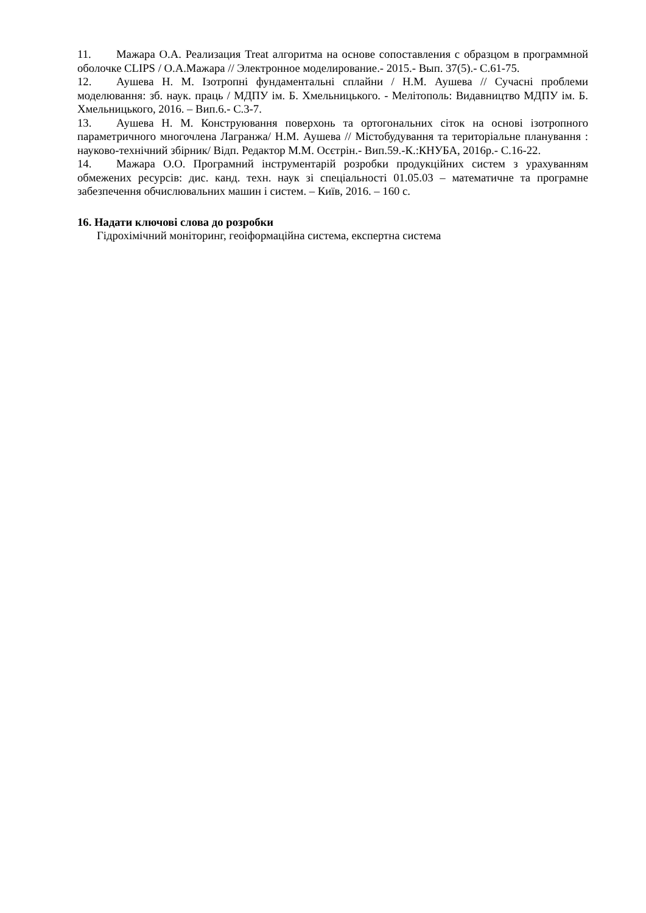11. Мажара О.А. Реализация Treat алгоритма на основе сопоставления с образцом в программной оболочке CLIPS / О.А.Мажара // Электронное моделирование.- 2015.- Вып. 37(5).- С.61-75.
12. Аушева Н. М. Ізотропні фундаментальні сплайни / Н.М. Аушева // Сучасні проблеми моделювання: зб. наук. праць / МДПУ ім. Б. Хмельницького. - Мелітополь: Видавництво МДПУ ім. Б. Хмельницького, 2016. – Вип.6.- С.3-7.
13. Аушева Н. М. Конструювання поверхонь та ортогональних сіток на основі ізотропного параметричного многочлена Лагранжа/ Н.М. Аушева // Містобудування та територіальне планування : науково-технічний збірник/ Відп. Редактор М.М. Осєтрін.- Вип.59.-К.:КНУБА, 2016р.- С.16-22.
14. Мажара О.О. Програмний інструментарій розробки продукційних систем з урахуванням обмежених ресурсів: дис. канд. техн. наук зі спеціальності 01.05.03 – математичне та програмне забезпечення обчислювальних машин і систем. – Київ, 2016. – 160 с.
16. Надати ключові слова до розробки
Гідрохімічний моніторинг, геоіформаційна система, експертна система